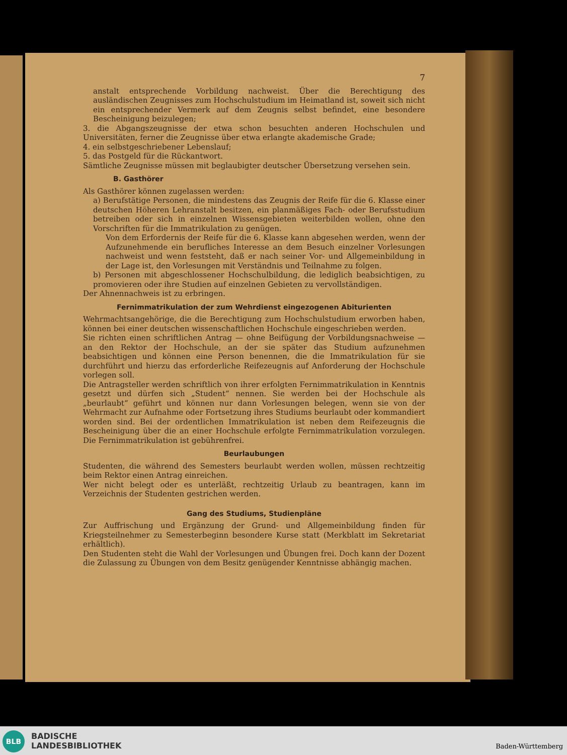7
anstalt entsprechende Vorbildung nachweist. Über die Berechtigung des ausländischen Zeugnisses zum Hochschulstudium im Heimatland ist, soweit sich nicht ein entsprechender Vermerk auf dem Zeugnis selbst befindet, eine besondere Bescheinigung beizulegen;
3. die Abgangszeugnisse der etwa schon besuchten anderen Hochschulen und Universitäten, ferner die Zeugnisse über etwa erlangte akademische Grade;
4. ein selbstgeschriebener Lebenslauf;
5. das Postgeld für die Rückantwort.
Sämtliche Zeugnisse müssen mit beglaubigter deutscher Übersetzung versehen sein.
B. Gasthörer
Als Gasthörer können zugelassen werden:
a) Berufstätige Personen, die mindestens das Zeugnis der Reife für die 6. Klasse einer deutschen Höheren Lehranstalt besitzen, ein planmäßiges Fach- oder Berufsstudium betreiben oder sich in einzelnen Wissensgebieten weiterbilden wollen, ohne den Vorschriften für die Immatrikulation zu genügen.
Von dem Erfordernis der Reife für die 6. Klasse kann abgesehen werden, wenn der Aufzunehmende ein berufliches Interesse an dem Besuch einzelner Vorlesungen nachweist und wenn feststeht, daß er nach seiner Vor- und Allgemeinbildung in der Lage ist, den Vorlesungen mit Verständnis und Teilnahme zu folgen.
b) Personen mit abgeschlossener Hochschulbildung, die lediglich beabsichtigen, zu promovieren oder ihre Studien auf einzelnen Gebieten zu vervollständigen.
Der Ahnennachweis ist zu erbringen.
Fernimmatrikulation der zum Wehrdienst eingezogenen Abiturienten
Wehrmachtsangehörige, die die Berechtigung zum Hochschulstudium erworben haben, können bei einer deutschen wissenschaftlichen Hochschule eingeschrieben werden.
Sie richten einen schriftlichen Antrag — ohne Beifügung der Vorbildungsnachweise — an den Rektor der Hochschule, an der sie später das Studium aufzunehmen beabsichtigen und können eine Person benennen, die die Immatrikulation für sie durchführt und hierzu das erforderliche Reifezeugnis auf Anforderung der Hochschule vorlegen soll.
Die Antragsteller werden schriftlich von ihrer erfolgten Fernimmatrikulation in Kenntnis gesetzt und dürfen sich „Student“ nennen. Sie werden bei der Hochschule als „beurlaubt“ geführt und können nur dann Vorlesungen belegen, wenn sie von der Wehrmacht zur Aufnahme oder Fortsetzung ihres Studiums beurlaubt oder kommandiert worden sind. Bei der ordentlichen Immatrikulation ist neben dem Reifezeugnis die Bescheinigung über die an einer Hochschule erfolgte Fernimmatrikulation vorzulegen. Die Fernimmatrikulation ist gebührenfrei.
Beurlaubungen
Studenten, die während des Semesters beurlaubt werden wollen, müssen rechtzeitig beim Rektor einen Antrag einreichen.
Wer nicht belegt oder es unterläßt, rechtzeitig Urlaub zu beantragen, kann im Verzeichnis der Studenten gestrichen werden.
Gang des Studiums, Studienpläne
Zur Auffrischung und Ergänzung der Grund- und Allgemeinbildung finden für Kriegsteilnehmer zu Semesterbeginn besondere Kurse statt (Merkblatt im Sekretariat erhältlich).
Den Studenten steht die Wahl der Vorlesungen und Übungen frei. Doch kann der Dozent die Zulassung zu Übungen von dem Besitz genügender Kenntnisse abhängig machen.
BLB
BADISCHE
LANDESBIBLIOTHEK
Baden-Württemberg